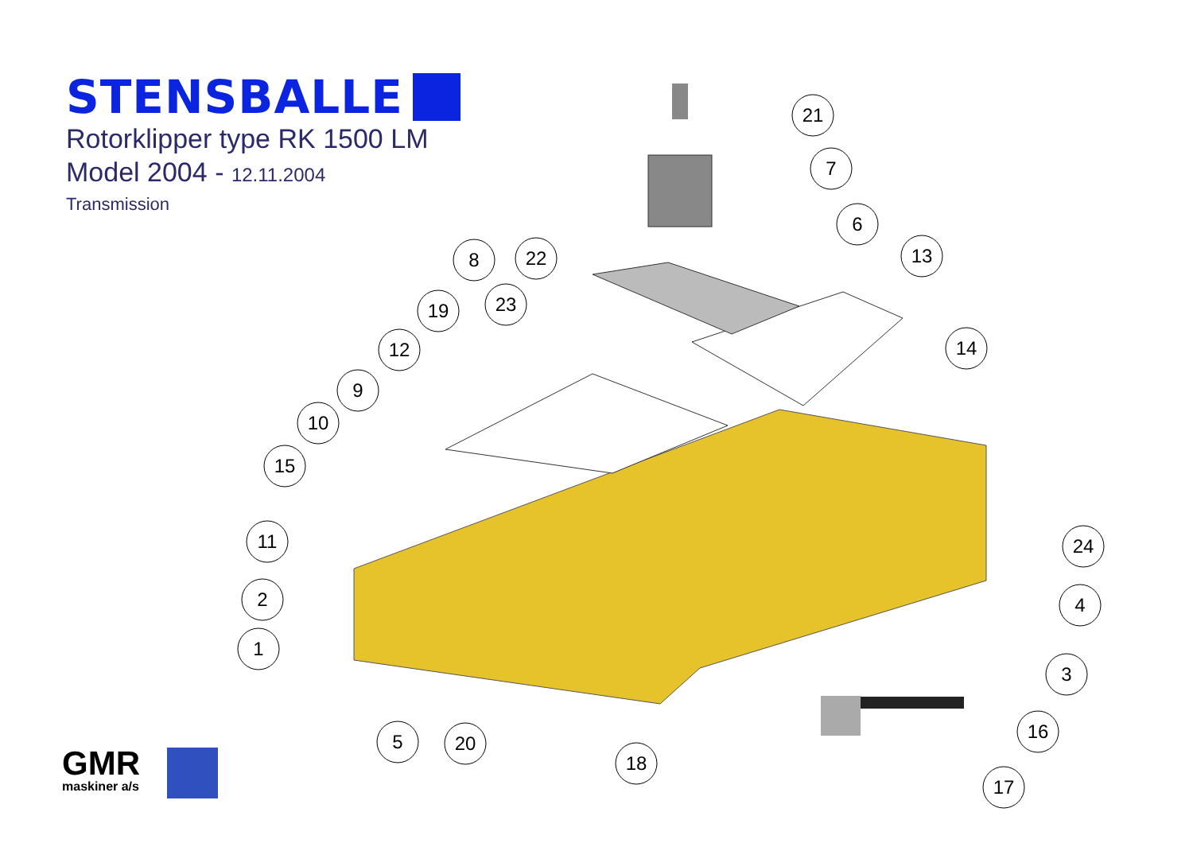21
7
6
8
22
13
19
23
12
14
9
10
15
11
24
2
4
1
3
5
20
16
18
17
STENSBALLE
Rotorklipper type RK 1500 LM
Model 2004 - 12.11.2004
Transmission
GMR
maskiner a/s